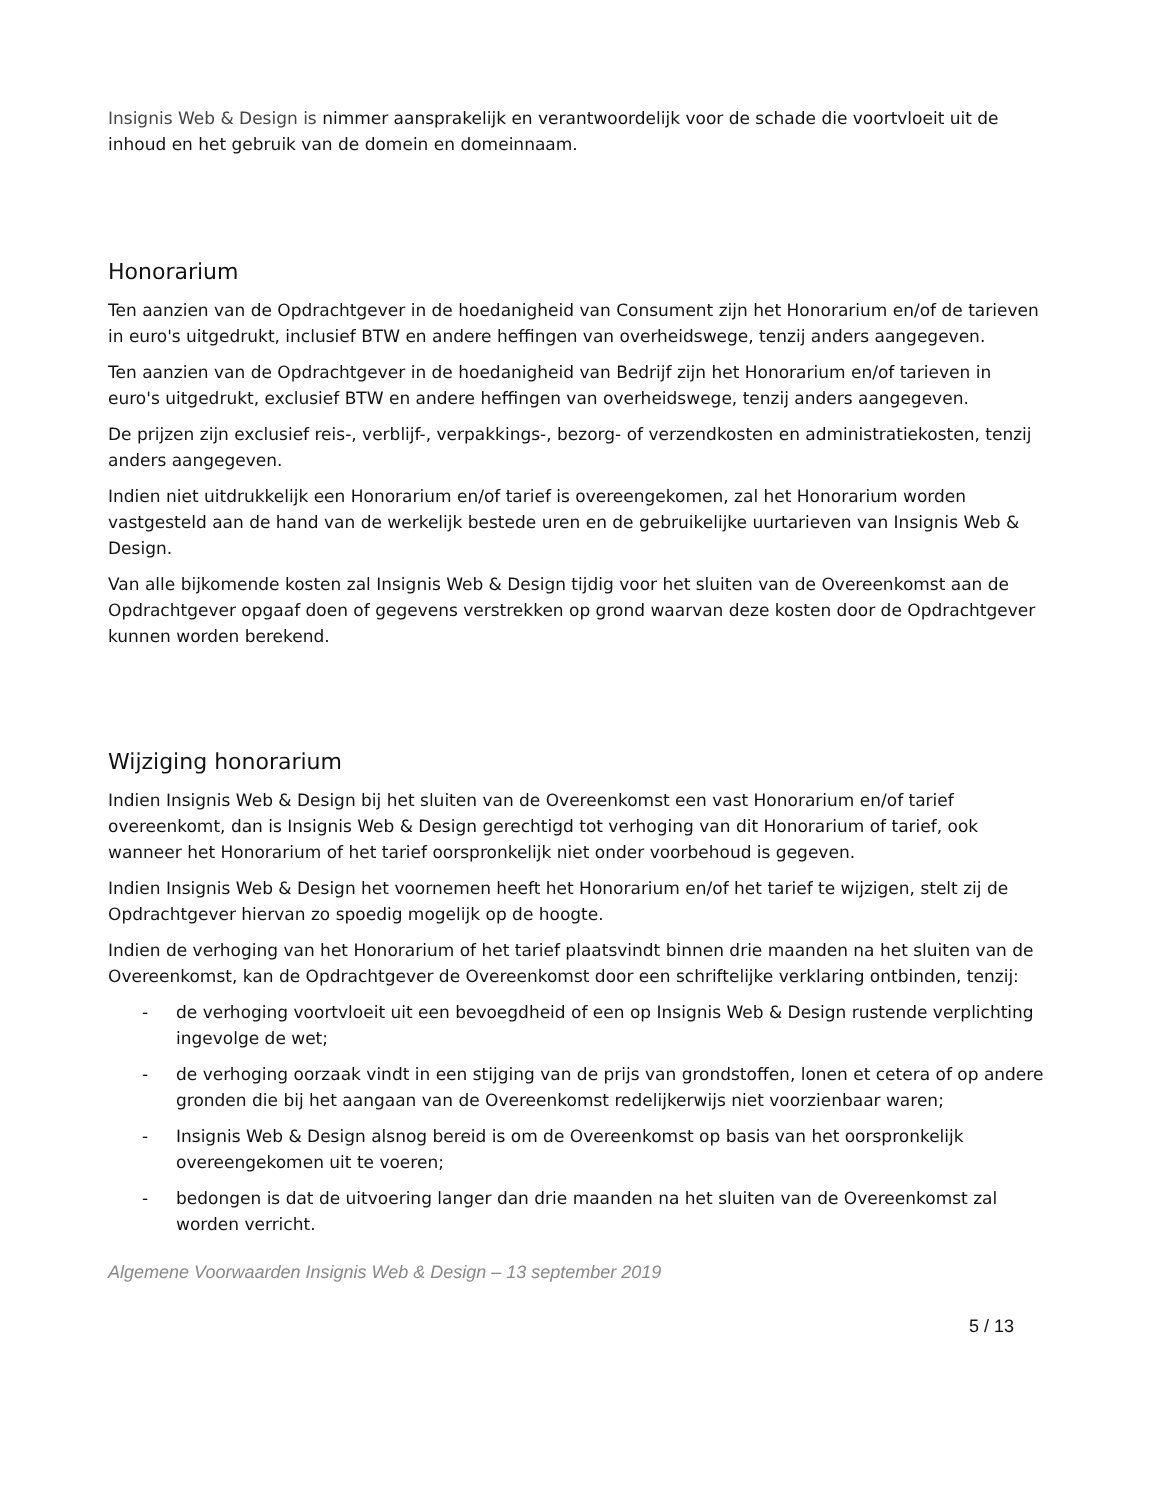Insignis Web & Design is nimmer aansprakelijk en verantwoordelijk voor de schade die voortvloeit uit de inhoud en het gebruik van de domein en domeinnaam.
Honorarium
Ten aanzien van de Opdrachtgever in de hoedanigheid van Consument zijn het Honorarium en/of de tarieven in euro's uitgedrukt, inclusief BTW en andere heffingen van overheidswege, tenzij anders aangegeven.
Ten aanzien van de Opdrachtgever in de hoedanigheid van Bedrijf zijn het Honorarium en/of tarieven in euro's uitgedrukt, exclusief BTW en andere heffingen van overheidswege, tenzij anders aangegeven.
De prijzen zijn exclusief reis-, verblijf-, verpakkings-, bezorg- of verzendkosten en administratiekosten, tenzij anders aangegeven.
Indien niet uitdrukkelijk een Honorarium en/of tarief is overeengekomen, zal het Honorarium worden vastgesteld aan de hand van de werkelijk bestede uren en de gebruikelijke uurtarieven van Insignis Web & Design.
Van alle bijkomende kosten zal Insignis Web & Design tijdig voor het sluiten van de Overeenkomst aan de Opdrachtgever opgaaf doen of gegevens verstrekken op grond waarvan deze kosten door de Opdrachtgever kunnen worden berekend.
Wijziging honorarium
Indien Insignis Web & Design bij het sluiten van de Overeenkomst een vast Honorarium en/of tarief overeenkomt, dan is Insignis Web & Design gerechtigd tot verhoging van dit Honorarium of tarief, ook wanneer het Honorarium of het tarief oorspronkelijk niet onder voorbehoud is gegeven.
Indien Insignis Web & Design het voornemen heeft het Honorarium en/of het tarief te wijzigen, stelt zij de Opdrachtgever hiervan zo spoedig mogelijk op de hoogte.
Indien de verhoging van het Honorarium of het tarief plaatsvindt binnen drie maanden na het sluiten van de Overeenkomst, kan de Opdrachtgever de Overeenkomst door een schriftelijke verklaring ontbinden, tenzij:
- de verhoging voortvloeit uit een bevoegdheid of een op Insignis Web & Design rustende verplichting ingevolge de wet;
- de verhoging oorzaak vindt in een stijging van de prijs van grondstoffen, lonen et cetera of op andere gronden die bij het aangaan van de Overeenkomst redelijkerwijs niet voorzienbaar waren;
- Insignis Web & Design alsnog bereid is om de Overeenkomst op basis van het oorspronkelijk overeengekomen uit te voeren;
- bedongen is dat de uitvoering langer dan drie maanden na het sluiten van de Overeenkomst zal worden verricht.
Algemene Voorwaarden Insignis Web & Design – 13 september 2019
5 / 13